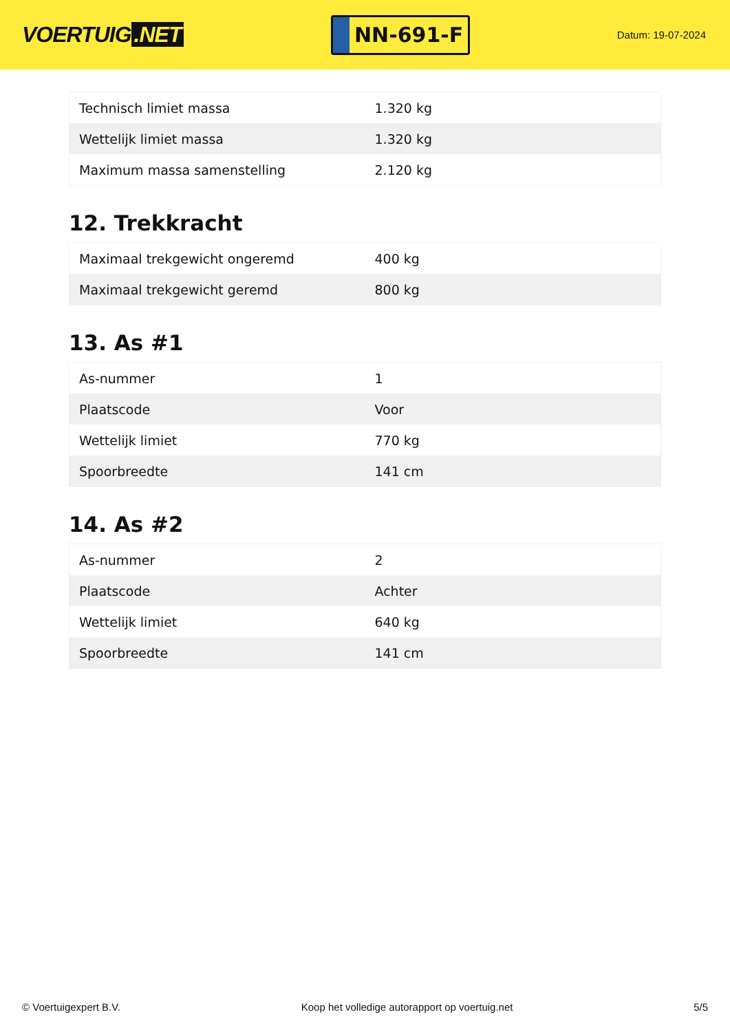VOERTUIG.NET
NN-691-F
Datum: 19-07-2024
| Technisch limiet massa | 1.320 kg |
| Wettelijk limiet massa | 1.320 kg |
| Maximum massa samenstelling | 2.120 kg |
12. Trekkracht
| Maximaal trekgewicht ongeremd | 400 kg |
| Maximaal trekgewicht geremd | 800 kg |
13. As #1
| As-nummer | 1 |
| Plaatscode | Voor |
| Wettelijk limiet | 770 kg |
| Spoorbreedte | 141 cm |
14. As #2
| As-nummer | 2 |
| Plaatscode | Achter |
| Wettelijk limiet | 640 kg |
| Spoorbreedte | 141 cm |
© Voertuigexpert B.V. Koop het volledige autorapport op voertuig.net 5/5